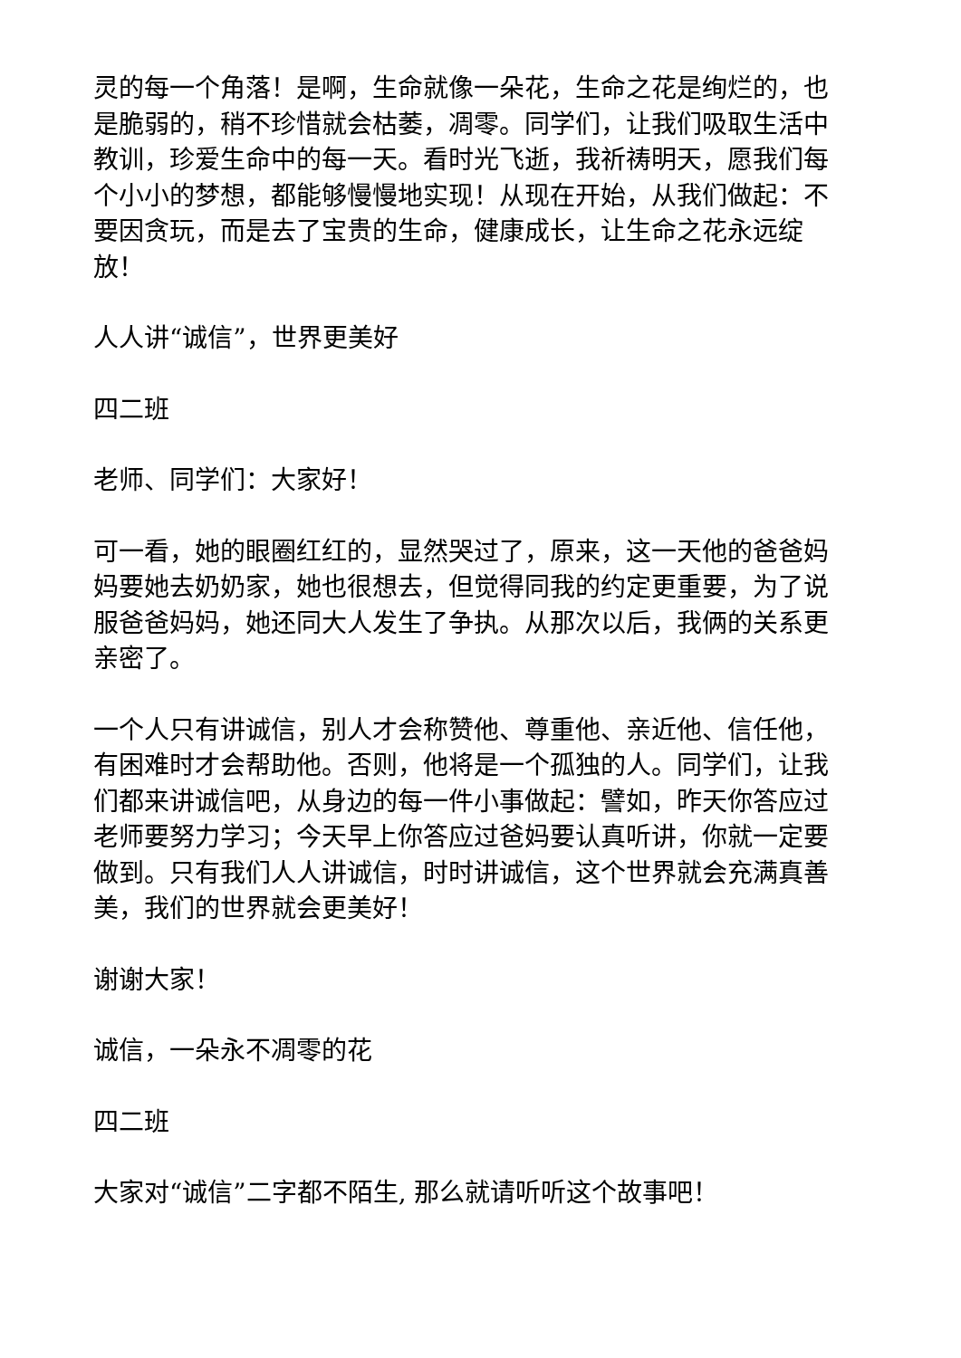灵的每一个角落！是啊，生命就像一朵花，生命之花是绚烂的，也是脆弱的，稍不珍惜就会枯萎，凋零。同学们，让我们吸取生活中教训，珍爱生命中的每一天。看时光飞逝，我祈祷明天，愿我们每个小小的梦想，都能够慢慢地实现！从现在开始，从我们做起：不要因贪玩，而是去了宝贵的生命，健康成长，让生命之花永远绽放！
人人讲“诚信”，世界更美好
四二班
老师、同学们：大家好！
可一看，她的眼圈红红的，显然哭过了，原来，这一天他的爸爸妈妈要她去奶奶家，她也很想去，但觉得同我的约定更重要，为了说服爸爸妈妈，她还同大人发生了争执。从那次以后，我俩的关系更亲密了。
一个人只有讲诚信，别人才会称赞他、尊重他、亲近他、信任他，有困难时才会帮助他。否则，他将是一个孤独的人。同学们，让我们都来讲诚信吧，从身边的每一件小事做起：譬如，昨天你答应过老师要努力学习；今天早上你答应过爸妈要认真听讲，你就一定要做到。只有我们人人讲诚信，时时讲诚信，这个世界就会充满真善美，我们的世界就会更美好！
谢谢大家！
诚信，一朵永不凋零的花
四二班
大家对“诚信”二字都不陌生, 那么就请听听这个故事吧！